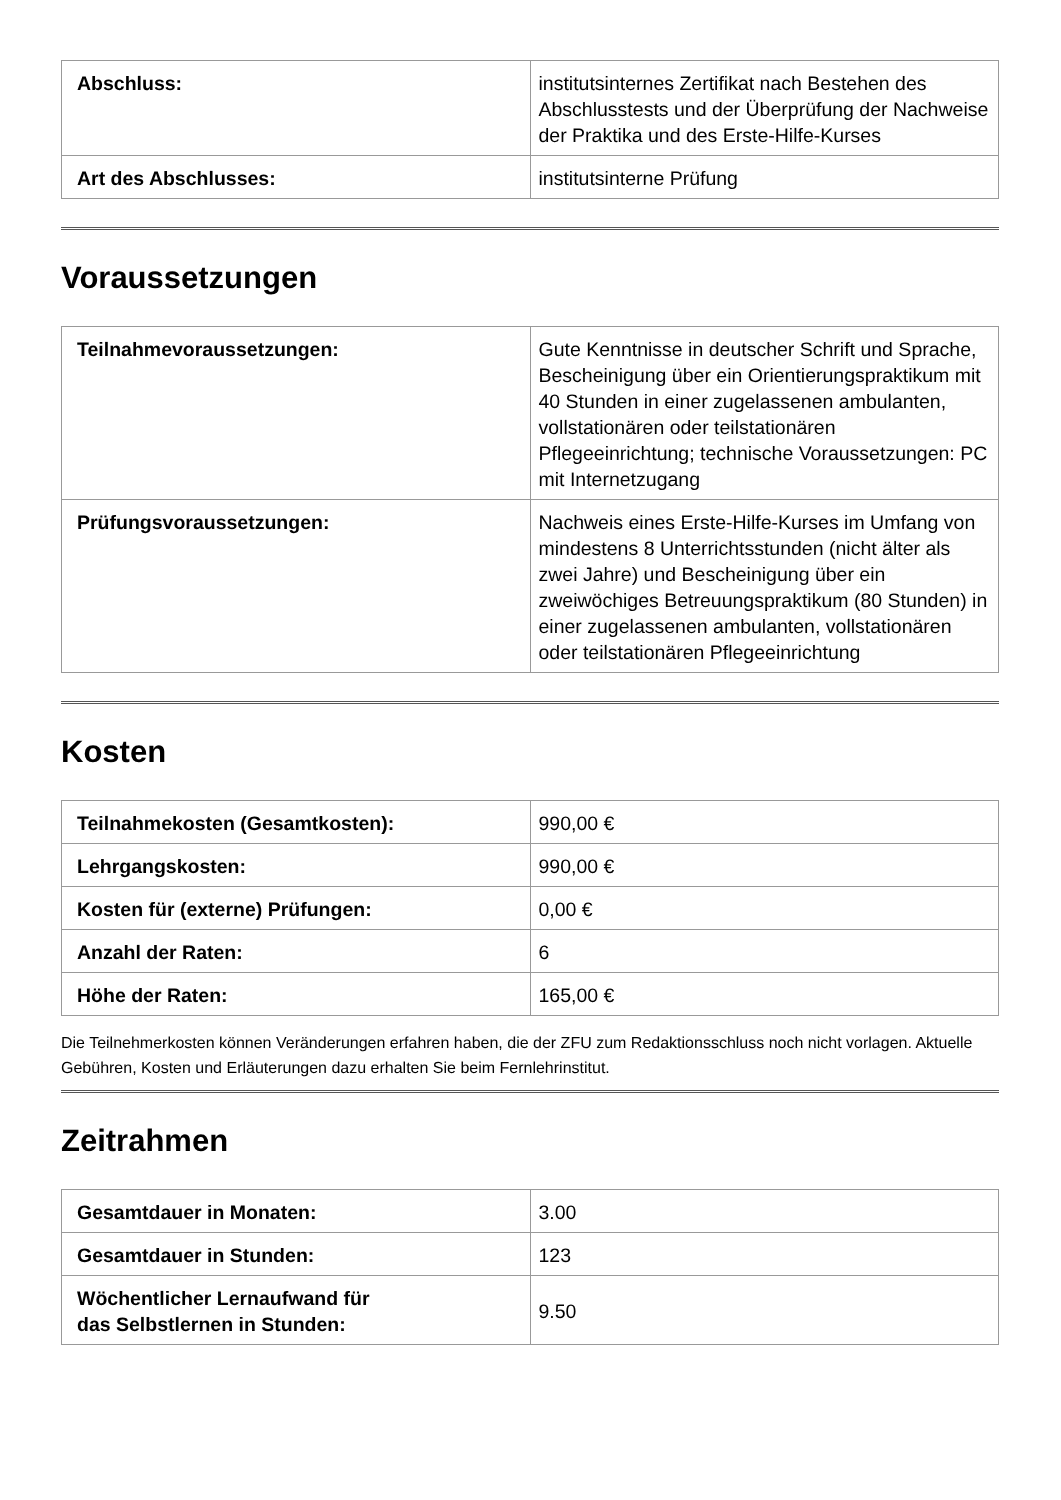| Abschluss: | institutsinternes Zertifikat nach Bestehen des Abschlusstests und der Überprüfung der Nachweise der Praktika und des Erste-Hilfe-Kurses |
| Art des Abschlusses: | institutsinterne Prüfung |
Voraussetzungen
| Teilnahmevoraussetzungen: | Gute Kenntnisse in deutscher Schrift und Sprache, Bescheinigung über ein Orientierungspraktikum mit 40 Stunden in einer zugelassenen ambulanten, vollstationären oder teilstationären Pflegeeinrichtung; technische Voraussetzungen: PC mit Internetzugang |
| Prüfungsvoraussetzungen: | Nachweis eines Erste-Hilfe-Kurses im Umfang von mindestens 8 Unterrichtsstunden (nicht älter als zwei Jahre) und Bescheinigung über ein zweiwöchiges Betreuungspraktikum (80 Stunden) in einer zugelassenen ambulanten, vollstationären oder teilstationären Pflegeeinrichtung |
Kosten
| Teilnahmekosten (Gesamtkosten): | 990,00 € |
| Lehrgangskosten: | 990,00 € |
| Kosten für (externe) Prüfungen: | 0,00 € |
| Anzahl der Raten: | 6 |
| Höhe der Raten: | 165,00 € |
Die Teilnehmerkosten können Veränderungen erfahren haben, die der ZFU zum Redaktionsschluss noch nicht vorlagen. Aktuelle Gebühren, Kosten und Erläuterungen dazu erhalten Sie beim Fernlehrinstitut.
Zeitrahmen
| Gesamtdauer in Monaten: | 3.00 |
| Gesamtdauer in Stunden: | 123 |
| Wöchentlicher Lernaufwand für das Selbstlernen in Stunden: | 9.50 |